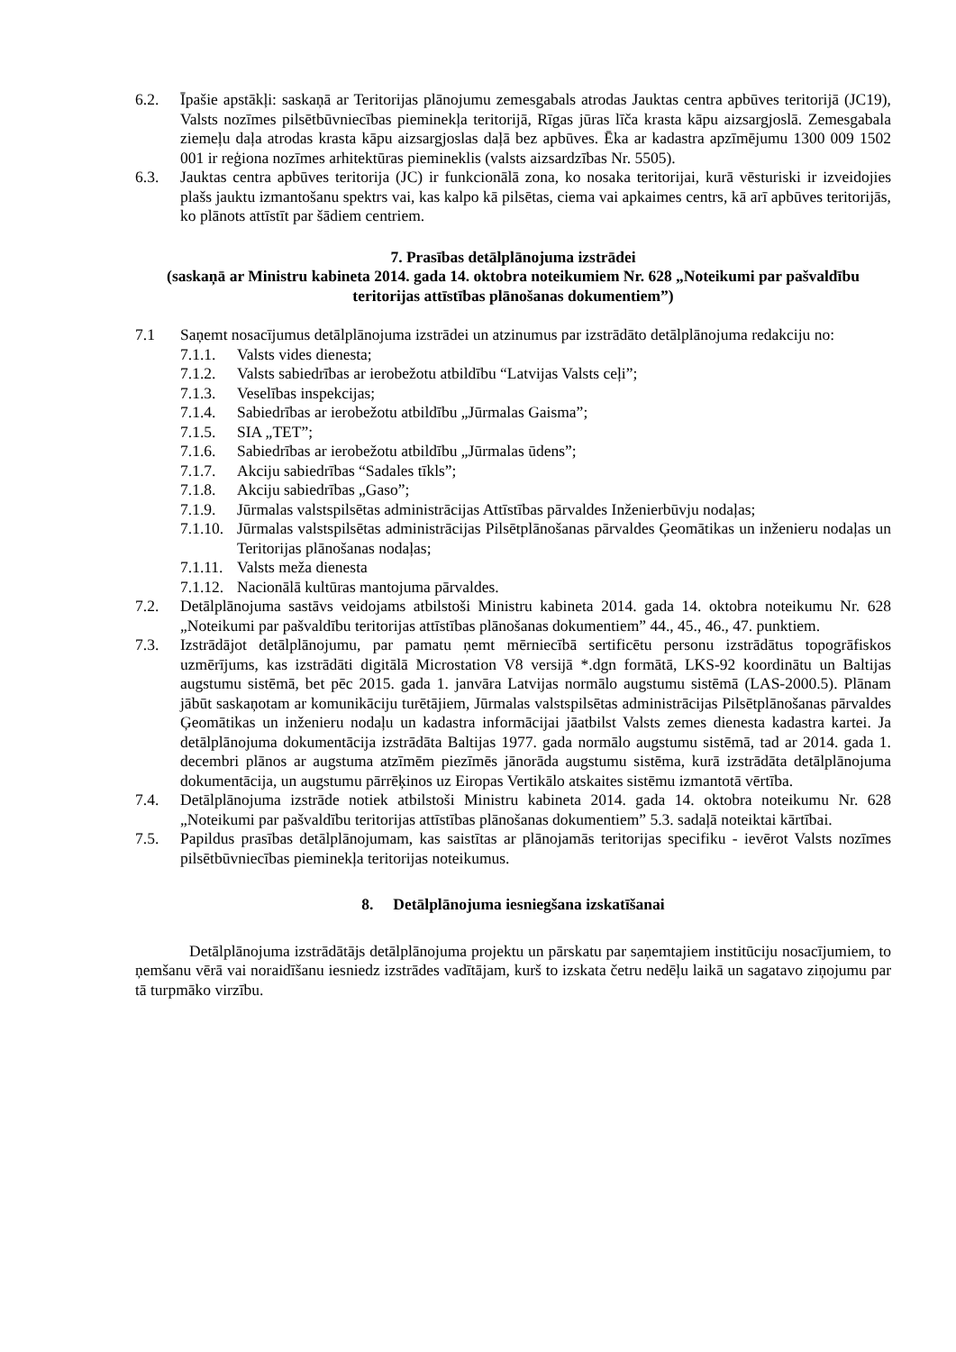6.2. Īpašie apstākļi: saskaņā ar Teritorijas plānojumu zemesgabals atrodas Jauktas centra apbūves teritorijā (JC19), Valsts nozīmes pilsētbūvniecības pieminekļa teritorijā, Rīgas jūras līča krasta kāpu aizsargjoslā. Zemesgabala ziemeļu daļa atrodas krasta kāpu aizsargjoslas daļā bez apbūves. Ēka ar kadastra apzīmējumu 1300 009 1502 001 ir reģiona nozīmes arhitektūras piemineklis (valsts aizsardzības Nr. 5505).
6.3. Jauktas centra apbūves teritorija (JC) ir funkcionālā zona, ko nosaka teritorijai, kurā vēsturiski ir izveidojies plašs jauktu izmantošanu spektrs vai, kas kalpo kā pilsētas, ciema vai apkaimes centrs, kā arī apbūves teritorijās, ko plānots attīstīt par šādiem centriem.
7. Prasības detālplānojuma izstrādei
(saskaņā ar Ministru kabineta 2014. gada 14. oktobra noteikumiem Nr. 628 „Noteikumi par pašvaldību teritorijas attīstības plānošanas dokumentiem”)
7.1 Saņemt nosacījumus detālplānojuma izstrādei un atzinumus par izstrādāto detālplānojuma redakciju no:
7.1.1. Valsts vides dienesta;
7.1.2. Valsts sabiedrības ar ierobežotu atbildību “Latvijas Valsts ceļi”;
7.1.3. Veselības inspekcijas;
7.1.4. Sabiedrības ar ierobežotu atbildību „Jūrmalas Gaisma”;
7.1.5. SIA „TET”;
7.1.6. Sabiedrības ar ierobežotu atbildību „Jūrmalas ūdens”;
7.1.7. Akciju sabiedrības “Sadales tīkls”;
7.1.8. Akciju sabiedrības „Gaso”;
7.1.9. Jūrmalas valstspilsētas administrācijas Attīstības pārvaldes Inženierbūvju nodaļas;
7.1.10. Jūrmalas valstspilsētas administrācijas Pilsētplānošanas pārvaldes Ģeomātikas un inženieru nodaļas un Teritorijas plānošanas nodaļas;
7.1.11. Valsts meža dienesta
7.1.12. Nacionālā kultūras mantojuma pārvaldes.
7.2. Detālplānojuma sastāvs veidojams atbilstoši Ministru kabineta 2014. gada 14. oktobra noteikumu Nr. 628 „Noteikumi par pašvaldību teritorijas attīstības plānošanas dokumentiem” 44., 45., 46., 47. punktiem.
7.3. Izstrādājot detālplānojumu, par pamatu ņemt mērniecībā sertificētu personu izstrādātus topogrāfiskos uzmērījums, kas izstrādāti digitālā Microstation V8 versijā *.dgn formātā, LKS-92 koordinātu un Baltijas augstumu sistēmā, bet pēc 2015. gada 1. janvāra Latvijas normālo augstumu sistēmā (LAS-2000.5). Plānam jābūt saskaņotam ar komunikāciju turētājiem, Jūrmalas valstspilsētas administrācijas Pilsētplānošanas pārvaldes Ģeomātikas un inženieru nodaļu un kadastra informācijai jāatbilst Valsts zemes dienesta kadastra kartei. Ja detālplānojuma dokumentācija izstrādāta Baltijas 1977. gada normālo augstumu sistēmā, tad ar 2014. gada 1. decembri plānos ar augstuma atzīmēm piezīmēs jānorāda augstumu sistēma, kurā izstrādāta detālplānojuma dokumentācija, un augstumu pārrēķinos uz Eiropas Vertikālo atskaites sistēmu izmantotā vērtība.
7.4. Detālplānojuma izstrāde notiek atbilstoši Ministru kabineta 2014. gada 14. oktobra noteikumu Nr. 628 „Noteikumi par pašvaldību teritorijas attīstības plānošanas dokumentiem” 5.3. sadaļā noteiktai kārtībai.
7.5. Papildus prasības detālplānojumam, kas saistītas ar plānojamās teritorijas specifiku - ievērot Valsts nozīmes pilsētbūvniecības pieminekļa teritorijas noteikumus.
8. Detālplānojuma iesniegšana izskatīšanai
Detālplānojuma izstrādātājs detālplānojuma projektu un pārskatu par saņemtajiem institūciju nosacījumiem, to ņemšanu vērā vai noraidīšanu iesniedz izstrādes vadītājam, kurš to izskata četru nedēļu laikā un sagatavo ziņojumu par tā turpmāko virzību.